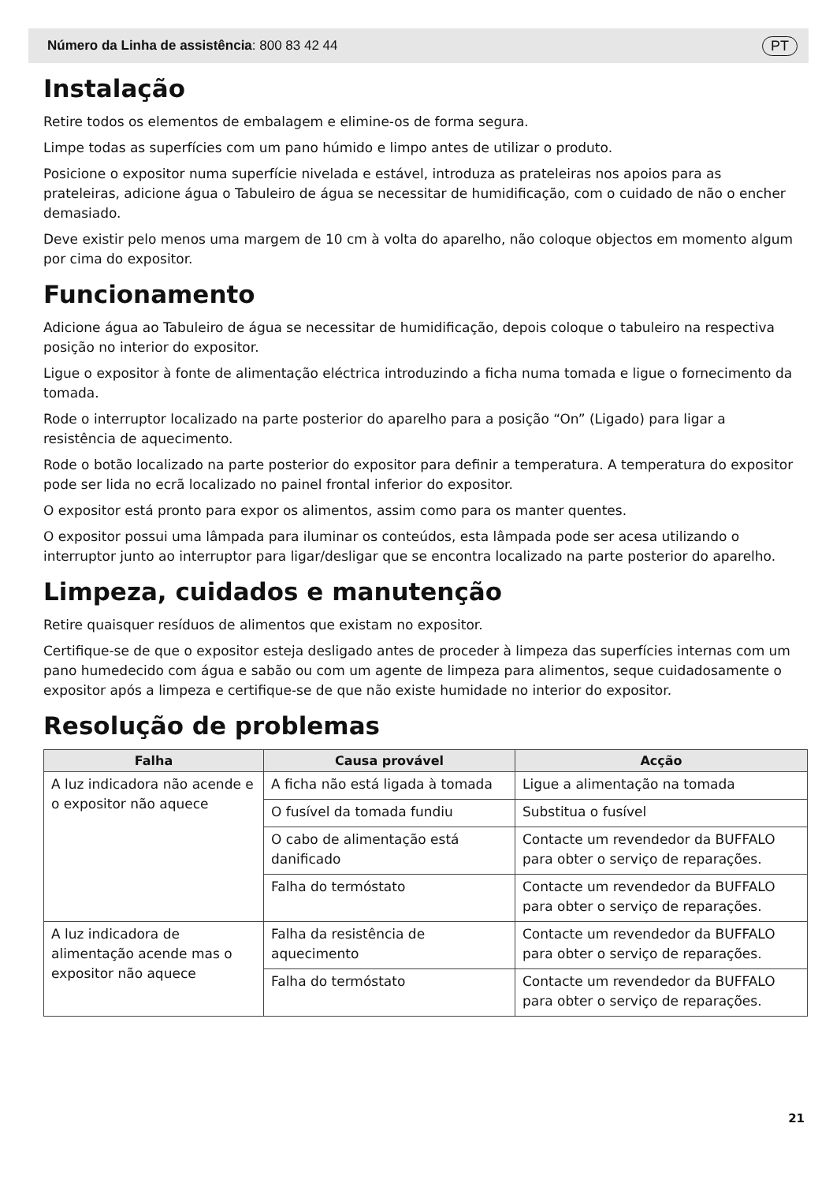Número da Linha de assistência: 800 83 42 44 PT
Instalação
Retire todos os elementos de embalagem e elimine-os de forma segura.
Limpe todas as superfícies com um pano húmido e limpo antes de utilizar o produto.
Posicione o expositor numa superfície nivelada e estável, introduza as prateleiras nos apoios para as prateleiras, adicione água o Tabuleiro de água se necessitar de humidificação, com o cuidado de não o encher demasiado.
Deve existir pelo menos uma margem de 10 cm à volta do aparelho, não coloque objectos em momento algum por cima do expositor.
Funcionamento
Adicione água ao Tabuleiro de água se necessitar de humidificação, depois coloque o tabuleiro na respectiva posição no interior do expositor.
Ligue o expositor à fonte de alimentação eléctrica introduzindo a ficha numa tomada e ligue o fornecimento da tomada.
Rode o interruptor localizado na parte posterior do aparelho para a posição “On” (Ligado) para ligar a resistência de aquecimento.
Rode o botão localizado na parte posterior do expositor para definir a temperatura. A temperatura do expositor pode ser lida no ecrã localizado no painel frontal inferior do expositor.
O expositor está pronto para expor os alimentos, assim como para os manter quentes.
O expositor possui uma lâmpada para iluminar os conteúdos, esta lâmpada pode ser acesa utilizando o interruptor junto ao interruptor para ligar/desligar que se encontra localizado na parte posterior do aparelho.
Limpeza, cuidados e manutenção
Retire quaisquer resíduos de alimentos que existam no expositor.
Certifique-se de que o expositor esteja desligado antes de proceder à limpeza das superfícies internas com um pano humedecido com água e sabão ou com um agente de limpeza para alimentos, seque cuidadosamente o expositor após a limpeza e certifique-se de que não existe humidade no interior do expositor.
Resolução de problemas
| Falha | Causa provável | Acção |
| --- | --- | --- |
| A luz indicadora não acende e o expositor não aquece | A ficha não está ligada à tomada | Ligue a alimentação na tomada |
| | O fusível da tomada fundiu | Substitua o fusível |
| | O cabo de alimentação está danificado | Contacte um revendedor da BUFFALO para obter o serviço de reparações. |
| | Falha do termóstato | Contacte um revendedor da BUFFALO para obter o serviço de reparações. |
| A luz indicadora de alimentação acende mas o expositor não aquece | Falha da resistência de aquecimento | Contacte um revendedor da BUFFALO para obter o serviço de reparações. |
| | Falha do termóstato | Contacte um revendedor da BUFFALO para obter o serviço de reparações. |
21